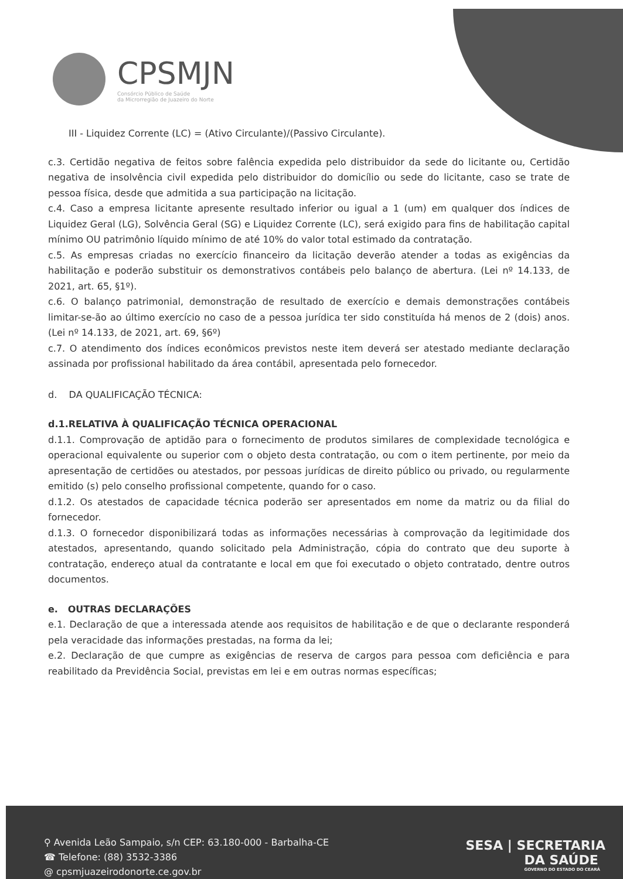CPSMJN
Consórcio Público de Saúde
da Microrregião de Juazeiro do Norte
III - Liquidez Corrente (LC) = (Ativo Circulante)/(Passivo Circulante).
c.3. Certidão negativa de feitos sobre falência expedida pelo distribuidor da sede do licitante ou, Certidão negativa de insolvência civil expedida pelo distribuidor do domicílio ou sede do licitante, caso se trate de pessoa física, desde que admitida a sua participação na licitação.
c.4. Caso a empresa licitante apresente resultado inferior ou igual a 1 (um) em qualquer dos índices de Liquidez Geral (LG), Solvência Geral (SG) e Liquidez Corrente (LC), será exigido para fins de habilitação capital mínimo OU patrimônio líquido mínimo de até 10% do valor total estimado da contratação.
c.5. As empresas criadas no exercício financeiro da licitação deverão atender a todas as exigências da habilitação e poderão substituir os demonstrativos contábeis pelo balanço de abertura. (Lei nº 14.133, de 2021, art. 65, §1º).
c.6. O balanço patrimonial, demonstração de resultado de exercício e demais demonstrações contábeis limitar-se-ão ao último exercício no caso de a pessoa jurídica ter sido constituída há menos de 2 (dois) anos. (Lei nº 14.133, de 2021, art. 69, §6º)
c.7. O atendimento dos índices econômicos previstos neste item deverá ser atestado mediante declaração assinada por profissional habilitado da área contábil, apresentada pelo fornecedor.
d. DA QUALIFICAÇÃO TÉCNICA:
d.1.RELATIVA À QUALIFICAÇÃO TÉCNICA OPERACIONAL
d.1.1. Comprovação de aptidão para o fornecimento de produtos similares de complexidade tecnológica e operacional equivalente ou superior com o objeto desta contratação, ou com o item pertinente, por meio da apresentação de certidões ou atestados, por pessoas jurídicas de direito público ou privado, ou regularmente emitido (s) pelo conselho profissional competente, quando for o caso.
d.1.2. Os atestados de capacidade técnica poderão ser apresentados em nome da matriz ou da filial do fornecedor.
d.1.3. O fornecedor disponibilizará todas as informações necessárias à comprovação da legitimidade dos atestados, apresentando, quando solicitado pela Administração, cópia do contrato que deu suporte à contratação, endereço atual da contratante e local em que foi executado o objeto contratado, dentre outros documentos.
e. OUTRAS DECLARAÇÕES
e.1. Declaração de que a interessada atende aos requisitos de habilitação e de que o declarante responderá pela veracidade das informações prestadas, na forma da lei;
e.2. Declaração de que cumpre as exigências de reserva de cargos para pessoa com deficiência e para reabilitado da Previdência Social, previstas em lei e em outras normas específicas;
⚲ Avenida Leão Sampaio, s/n CEP: 63.180-000 - Barbalha-CE
☎ Telefone: (88) 3532-3386
@ cpsmjuazeirodonorte.ce.gov.br
SESA | SECRETARIA
DA SAÚDE
GOVERNO DO ESTADO DO CEARÁ